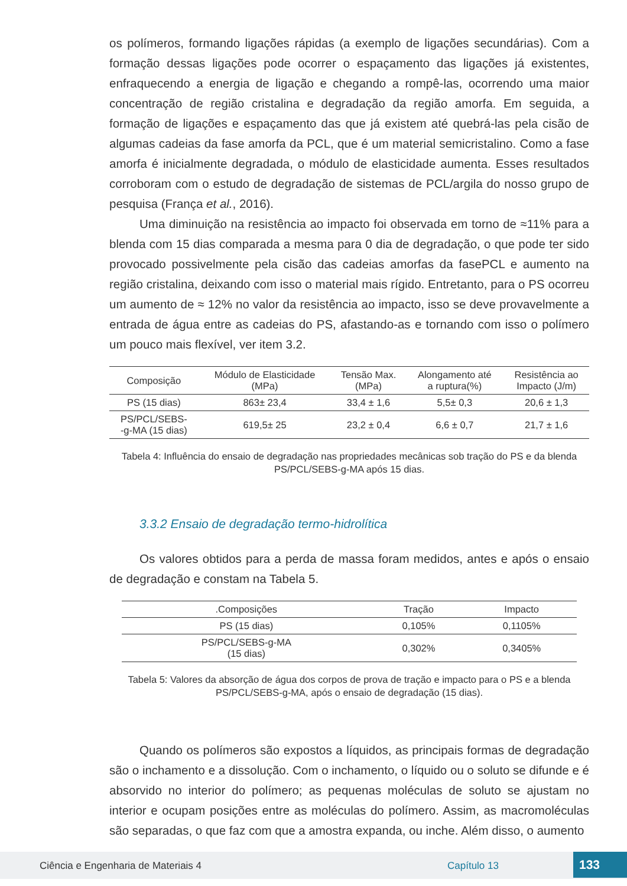os polímeros, formando ligações rápidas (a exemplo de ligações secundárias). Com a formação dessas ligações pode ocorrer o espaçamento das ligações já existentes, enfraquecendo a energia de ligação e chegando a rompê-las, ocorrendo uma maior concentração de região cristalina e degradação da região amorfa. Em seguida, a formação de ligações e espaçamento das que já existem até quebrá-las pela cisão de algumas cadeias da fase amorfa da PCL, que é um material semicristalino. Como a fase amorfa é inicialmente degradada, o módulo de elasticidade aumenta. Esses resultados corroboram com o estudo de degradação de sistemas de PCL/argila do nosso grupo de pesquisa (França et al., 2016).
Uma diminuição na resistência ao impacto foi observada em torno de ≈11% para a blenda com 15 dias comparada a mesma para 0 dia de degradação, o que pode ter sido provocado possivelmente pela cisão das cadeias amorfas da fasePCL e aumento na região cristalina, deixando com isso o material mais rígido. Entretanto, para o PS ocorreu um aumento de ≈ 12% no valor da resistência ao impacto, isso se deve provavelmente a entrada de água entre as cadeias do PS, afastando-as e tornando com isso o polímero um pouco mais flexível, ver item 3.2.
| Composição | Módulo de Elasticidade (MPa) | Tensão Max. (MPa) | Alongamento até a ruptura(%) | Resistência ao Impacto (J/m) |
| --- | --- | --- | --- | --- |
| PS (15 dias) | 863± 23,4 | 33,4 ± 1,6 | 5,5± 0,3 | 20,6 ± 1,3 |
| PS/PCL/SEBS- -g-MA (15 dias) | 619,5± 25 | 23,2 ± 0,4 | 6,6 ± 0,7 | 21,7 ± 1,6 |
Tabela 4: Influência do ensaio de degradação nas propriedades mecânicas sob tração do PS e da blenda PS/PCL/SEBS-g-MA após 15 dias.
3.3.2 Ensaio de degradação termo-hidrolítica
Os valores obtidos para a perda de massa foram medidos, antes e após o ensaio de degradação e constam na Tabela 5.
| .Composições | Tração | Impacto |
| --- | --- | --- |
| PS (15 dias) | 0,105% | 0,1105% |
| PS/PCL/SEBS-g-MA (15 dias) | 0,302% | 0,3405% |
Tabela 5: Valores da absorção de água dos corpos de prova de tração e impacto para o PS e a blenda PS/PCL/SEBS-g-MA, após o ensaio de degradação (15 dias).
Quando os polímeros são expostos a líquidos, as principais formas de degradação são o inchamento e a dissolução. Com o inchamento, o líquido ou o soluto se difunde e é absorvido no interior do polímero; as pequenas moléculas de soluto se ajustam no interior e ocupam posições entre as moléculas do polímero. Assim, as macromoléculas são separadas, o que faz com que a amostra expanda, ou inche. Além disso, o aumento
Ciência e Engenharia de Materiais 4 Capítulo 13 133